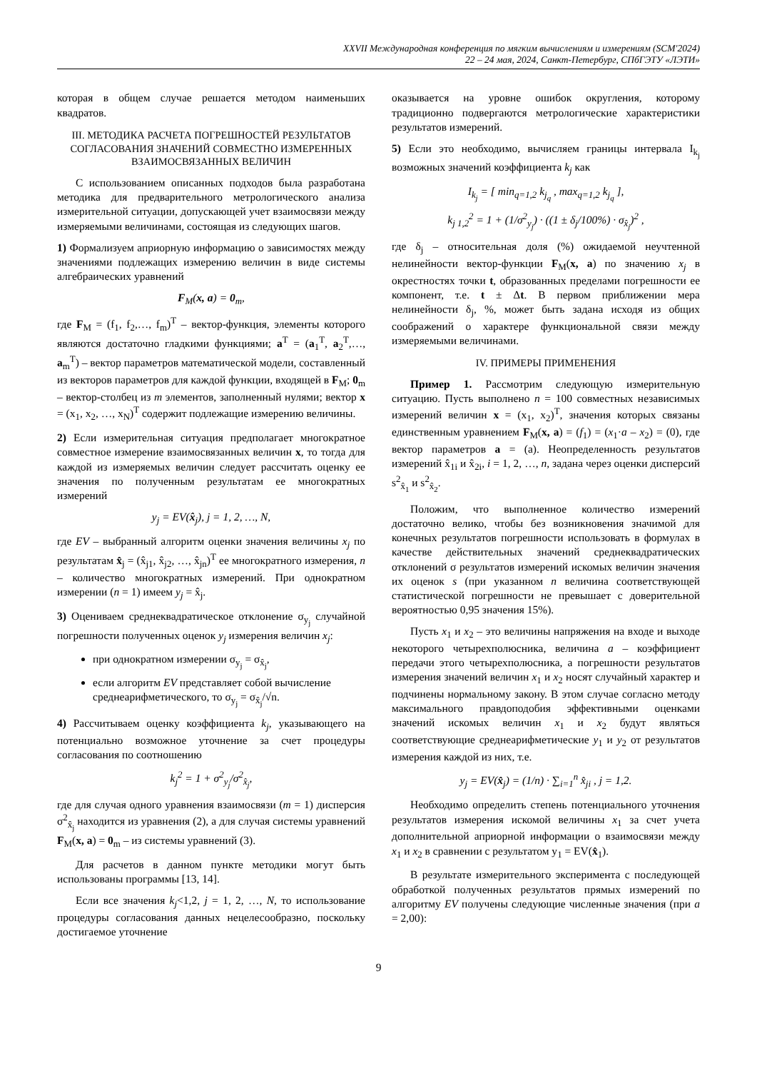XXVII Международная конференция по мягким вычислениям и измерениям (SCM'2024)
22 – 24 мая, 2024, Санкт-Петербург, СПбГЭТУ «ЛЭТИ»
которая в общем случае решается методом наименьших квадратов.
III. МЕТОДИКА РАСЧЕТА ПОГРЕШНОСТЕЙ РЕЗУЛЬТАТОВ СОГЛАСОВАНИЯ ЗНАЧЕНИЙ СОВМЕСТНО ИЗМЕРЕННЫХ ВЗАИМОСВЯЗАННЫХ ВЕЛИЧИН
С использованием описанных подходов была разработана методика для предварительного метрологического анализа измерительной ситуации, допускающей учет взаимосвязи между измеряемыми величинами, состоящая из следующих шагов.
1) Формализуем априорную информацию о зависимостях между значениями подлежащих измерению величин в виде системы алгебраических уравнений
F<sub>M</sub>(x, a) = 0<sub>m</sub>,
где F<sub>M</sub> = (f<sub>1</sub>, f<sub>2</sub>,…, f<sub>m</sub>)<sup>T</sup> – вектор-функция, элементы которого являются достаточно гладкими функциями; a<sup>T</sup> = (a<sub>1</sub><sup>T</sup>, a<sub>2</sub><sup>T</sup>,…, a<sub>m</sub><sup>T</sup>) – вектор параметров математической модели, составленный из векторов параметров для каждой функции, входящей в F<sub>M</sub>; 0<sub>m</sub> – вектор-столбец из m элементов, заполненный нулями; вектор x = (x<sub>1</sub>, x<sub>2</sub>, …, x<sub>N</sub>)<sup>T</sup> содержит подлежащие измерению величины.
2) Если измерительная ситуация предполагает многократное совместное измерение взаимосвязанных величин x, то тогда для каждой из измеряемых величин следует рассчитать оценку ее значения по полученным результатам ее многократных измерений
y<sub>j</sub> = EV(x̂<sub>j</sub>), j = 1, 2, …, N,
где EV – выбранный алгоритм оценки значения величины x<sub>j</sub> по результатам x̂<sub>j</sub> = (x̂<sub>j1</sub>, x̂<sub>j2</sub>, …, x̂<sub>jn</sub>)<sup>T</sup> ее многократного измерения, n – количество многократных измерений. При однократном измерении (n = 1) имеем y<sub>j</sub> = x̂<sub>j</sub>.
3) Оцениваем среднеквадратическое отклонение σ<sub>y<sub>j</sub></sub> случайной погрешности полученных оценок y<sub>j</sub> измерения величин x<sub>j</sub>:
при однократном измерении σ<sub>y<sub>j</sub></sub> = σ<sub>x̂<sub>j</sub></sub>,
если алгоритм EV представляет собой вычисление среднеарифметического, то σ<sub>y<sub>j</sub></sub> = σ<sub>x̂<sub>j</sub></sub>/√n.
4) Рассчитываем оценку коэффициента k<sub>j</sub>, указывающего на потенциально возможное уточнение за счет процедуры согласования по соотношению
k<sub>j</sub><sup>2</sup> = 1 + σ<sup>2</sup><sub>y<sub>j</sub></sub>/σ<sup>2</sup><sub>x̂<sub>j</sub></sub>,
где для случая одного уравнения взаимосвязи (m = 1) дисперсия σ<sup>2</sup><sub>x̂<sub>j</sub></sub> находится из уравнения (2), а для случая системы уравнений F<sub>M</sub>(x, a) = 0<sub>m</sub> – из системы уравнений (3).
Для расчетов в данном пункте методики могут быть использованы программы [13, 14].
Если все значения k<sub>j</sub><1,2, j = 1, 2, …, N, то использование процедуры согласования данных нецелесообразно, поскольку достигаемое уточнение
оказывается на уровне ошибок округления, которому традиционно подвергаются метрологические характеристики результатов измерений.
5) Если это необходимо, вычисляем границы интервала I<sub>k<sub>j</sub></sub> возможных значений коэффициента k<sub>j</sub> как
I<sub>k<sub>j</sub></sub> = [ min<sub>q=1,2</sub> k<sub>j<sub>q</sub></sub> , max<sub>q=1,2</sub> k<sub>j<sub>q</sub></sub> ],
k<sub>j 1,2</sub><sup>2</sup> = 1 + (1/σ<sup>2</sup><sub>y<sub>j</sub></sub>) · ((1 ± δ<sub>j</sub>/100%) · σ<sub>x̂<sub>j</sub></sub>)<sup>2</sup> ,
где δ<sub>j</sub> – относительная доля (%) ожидаемой неучтенной нелинейности вектор-функции F<sub>M</sub>(x, a) по значению x<sub>j</sub> в окрестностях точки t, образованных пределами погрешности ее компонент, т.е. t ± Δt. В первом приближении мера нелинейности δ<sub>j</sub>, %, может быть задана исходя из общих соображений о характере функциональной связи между измеряемыми величинами.
IV. ПРИМЕРЫ ПРИМЕНЕНИЯ
Пример 1. Рассмотрим следующую измерительную ситуацию. Пусть выполнено n = 100 совместных независимых измерений величин x = (x<sub>1</sub>, x<sub>2</sub>)<sup>T</sup>, значения которых связаны единственным уравнением F<sub>M</sub>(x, a) = (f<sub>1</sub>) = (x<sub>1</sub>·a – x<sub>2</sub>) = (0), где вектор параметров a = (a). Неопределенность результатов измерений x̂<sub>1i</sub> и x̂<sub>2i</sub>, i = 1, 2, …, n, задана через оценки дисперсий s<sup>2</sup><sub>x̂<sub>1</sub></sub> и s<sup>2</sup><sub>x̂<sub>2</sub></sub>.
Положим, что выполненное количество измерений достаточно велико, чтобы без возникновения значимой для конечных результатов погрешности использовать в формулах в качестве действительных значений среднеквадратических отклонений σ результатов измерений искомых величин значения их оценок s (при указанном n величина соответствующей статистической погрешности не превышает с доверительной вероятностью 0,95 значения 15%).
Пусть x<sub>1</sub> и x<sub>2</sub> – это величины напряжения на входе и выходе некоторого четырехполюсника, величина a – коэффициент передачи этого четырехполюсника, а погрешности результатов измерения значений величин x<sub>1</sub> и x<sub>2</sub> носят случайный характер и подчинены нормальному закону. В этом случае согласно методу максимального правдоподобия эффективными оценками значений искомых величин x<sub>1</sub> и x<sub>2</sub> будут являться соответствующие среднеарифметические y<sub>1</sub> и y<sub>2</sub> от результатов измерения каждой из них, т.е.
y<sub>j</sub> = EV(x̂<sub>j</sub>) = (1/n) · ∑<sub>i=1</sub><sup>n</sup> x̂<sub>ji</sub> , j = 1,2.
Необходимо определить степень потенциального уточнения результатов измерения искомой величины x<sub>1</sub> за счет учета дополнительной априорной информации о взаимосвязи между x<sub>1</sub> и x<sub>2</sub> в сравнении с результатом y<sub>1</sub> = EV(x̂<sub>1</sub>).
В результате измерительного эксперимента с последующей обработкой полученных результатов прямых измерений по алгоритму EV получены следующие численные значения (при a = 2,00):
9